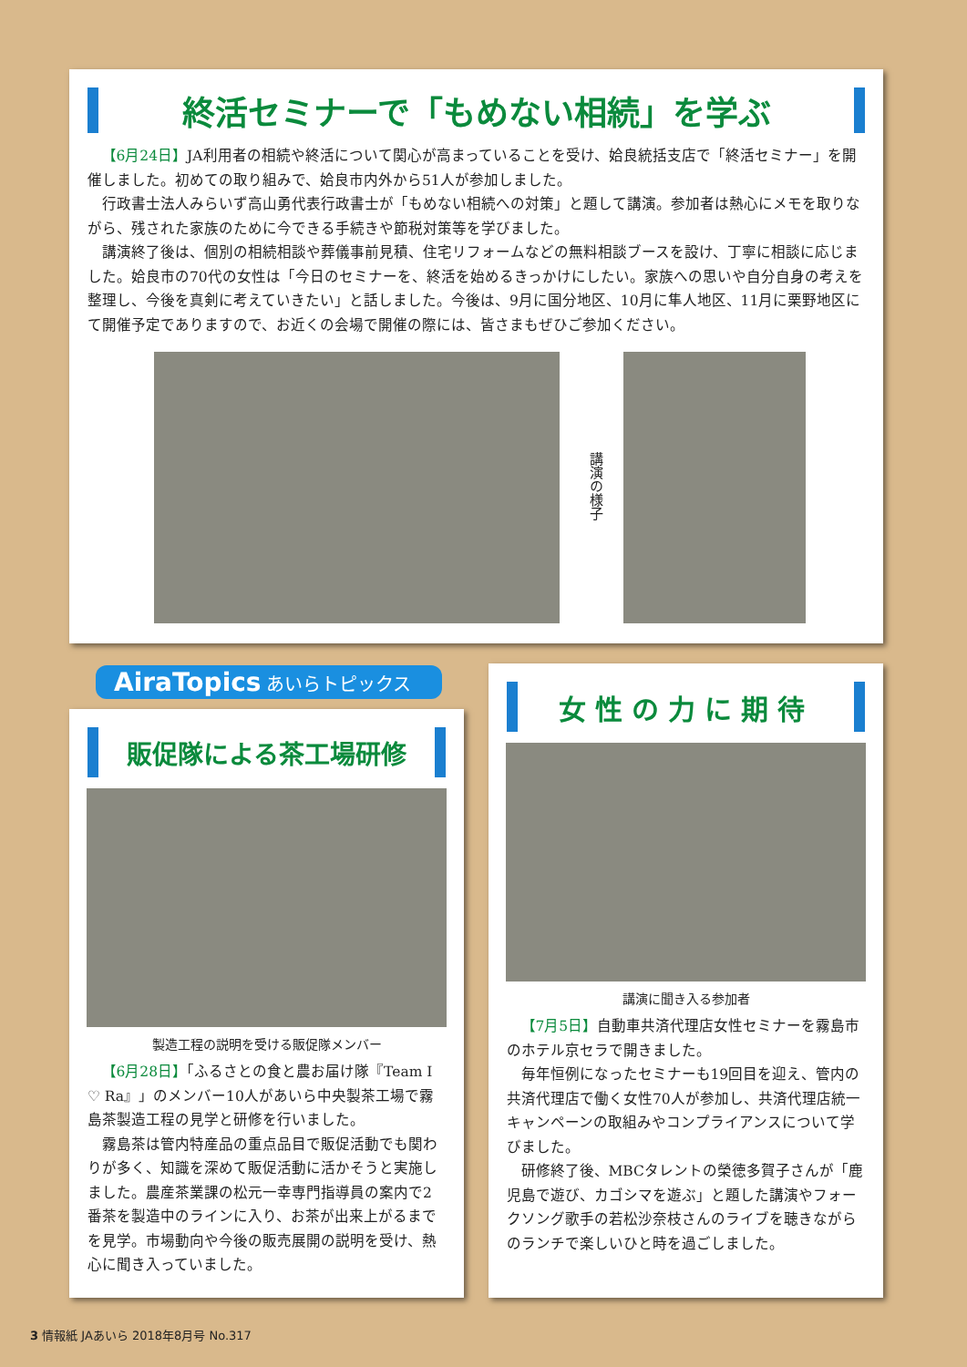終活セミナーで「もめない相続」を学ぶ
【6月24日】JA利用者の相続や終活について関心が高まっていることを受け、姶良統括支店で「終活セミナー」を開催しました。初めての取り組みで、姶良市内外から51人が参加しました。
行政書士法人みらいず高山勇代表行政書士が「もめない相続への対策」と題して講演。参加者は熱心にメモを取りながら、残された家族のために今できる手続きや節税対策等を学びました。
講演終了後は、個別の相続相談や葬儀事前見積、住宅リフォームなどの無料相談ブースを設け、丁寧に相談に応じました。姶良市の70代の女性は「今日のセミナーを、終活を始めるきっかけにしたい。家族への思いや自分自身の考えを整理し、今後を真剣に考えていきたい」と話しました。今後は、9月に国分地区、10月に隼人地区、11月に栗野地区にて開催予定でありますので、お近くの会場で開催の際には、皆さまもぜひご参加ください。
講演の様子
AiraTopics あいらトピックス
販促隊による茶工場研修
製造工程の説明を受ける販促隊メンバー
【6月28日】「ふるさとの食と農お届け隊『Team I ♡ Ra』」のメンバー10人があいら中央製茶工場で霧島茶製造工程の見学と研修を行いました。
霧島茶は管内特産品の重点品目で販促活動でも関わりが多く、知識を深めて販促活動に活かそうと実施しました。農産茶業課の松元一幸専門指導員の案内で2番茶を製造中のラインに入り、お茶が出来上がるまでを見学。市場動向や今後の販売展開の説明を受け、熱心に聞き入っていました。
女性の力に期待
講演に聞き入る参加者
【7月5日】自動車共済代理店女性セミナーを霧島市のホテル京セラで開きました。
毎年恒例になったセミナーも19回目を迎え、管内の共済代理店で働く女性70人が参加し、共済代理店統一キャンペーンの取組みやコンプライアンスについて学びました。
研修終了後、MBCタレントの榮徳多賀子さんが「鹿児島で遊び、カゴシマを遊ぶ」と題した講演やフォークソング歌手の若松沙奈枝さんのライブを聴きながらのランチで楽しいひと時を過ごしました。
3 情報紙 JAあいら 2018年8月号 No.317